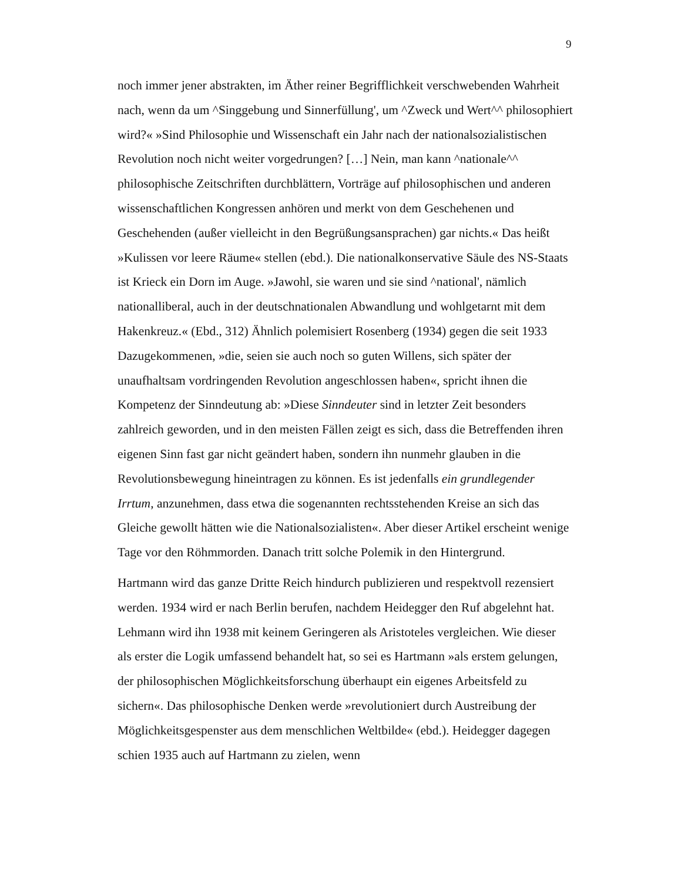9
noch immer jener abstrakten, im Äther reiner Begrifflichkeit verschwebenden Wahrheit nach, wenn da um ^Singgebung und Sinnerfüllung', um ^Zweck und Wert^^ philosophiert wird?« »Sind Philosophie und Wissenschaft ein Jahr nach der nationalsozialistischen Revolution noch nicht weiter vorgedrungen? […] Nein, man kann ^nationale^^ philosophische Zeitschriften durchblättern, Vorträge auf philosophischen und anderen wissenschaftlichen Kongressen anhören und merkt von dem Geschehenen und Geschehenden (außer vielleicht in den Begrüßungsansprachen) gar nichts.« Das heißt »Kulissen vor leere Räume« stellen (ebd.). Die nationalkonservative Säule des NS-Staats ist Krieck ein Dorn im Auge. »Jawohl, sie waren und sie sind ^national', nämlich nationalliberal, auch in der deutschnationalen Abwandlung und wohlgetarnt mit dem Hakenkreuz.« (Ebd., 312) Ähnlich polemisiert Rosenberg (1934) gegen die seit 1933 Dazugekommenen, »die, seien sie auch noch so guten Willens, sich später der unaufhaltsam vordringenden Revolution angeschlossen haben«, spricht ihnen die Kompetenz der Sinndeutung ab: »Diese Sinndeuter sind in letzter Zeit besonders zahlreich geworden, und in den meisten Fällen zeigt es sich, dass die Betreffenden ihren eigenen Sinn fast gar nicht geändert haben, sondern ihn nunmehr glauben in die Revolutionsbewegung hineintragen zu können. Es ist jedenfalls ein grundlegender Irrtum, anzunehmen, dass etwa die sogenannten rechtsstehenden Kreise an sich das Gleiche gewollt hätten wie die Nationalsozialisten«. Aber dieser Artikel erscheint wenige Tage vor den Röhmmorden. Danach tritt solche Polemik in den Hintergrund.
Hartmann wird das ganze Dritte Reich hindurch publizieren und respektvoll rezensiert werden. 1934 wird er nach Berlin berufen, nachdem Heidegger den Ruf abgelehnt hat. Lehmann wird ihn 1938 mit keinem Geringeren als Aristoteles vergleichen. Wie dieser als erster die Logik umfassend behandelt hat, so sei es Hartmann »als erstem gelungen, der philosophischen Möglichkeitsforschung überhaupt ein eigenes Arbeitsfeld zu sichern«. Das philosophische Denken werde »revolutioniert durch Austreibung der Möglichkeitsgespenster aus dem menschlichen Weltbilde« (ebd.). Heidegger dagegen schien 1935 auch auf Hartmann zu zielen, wenn